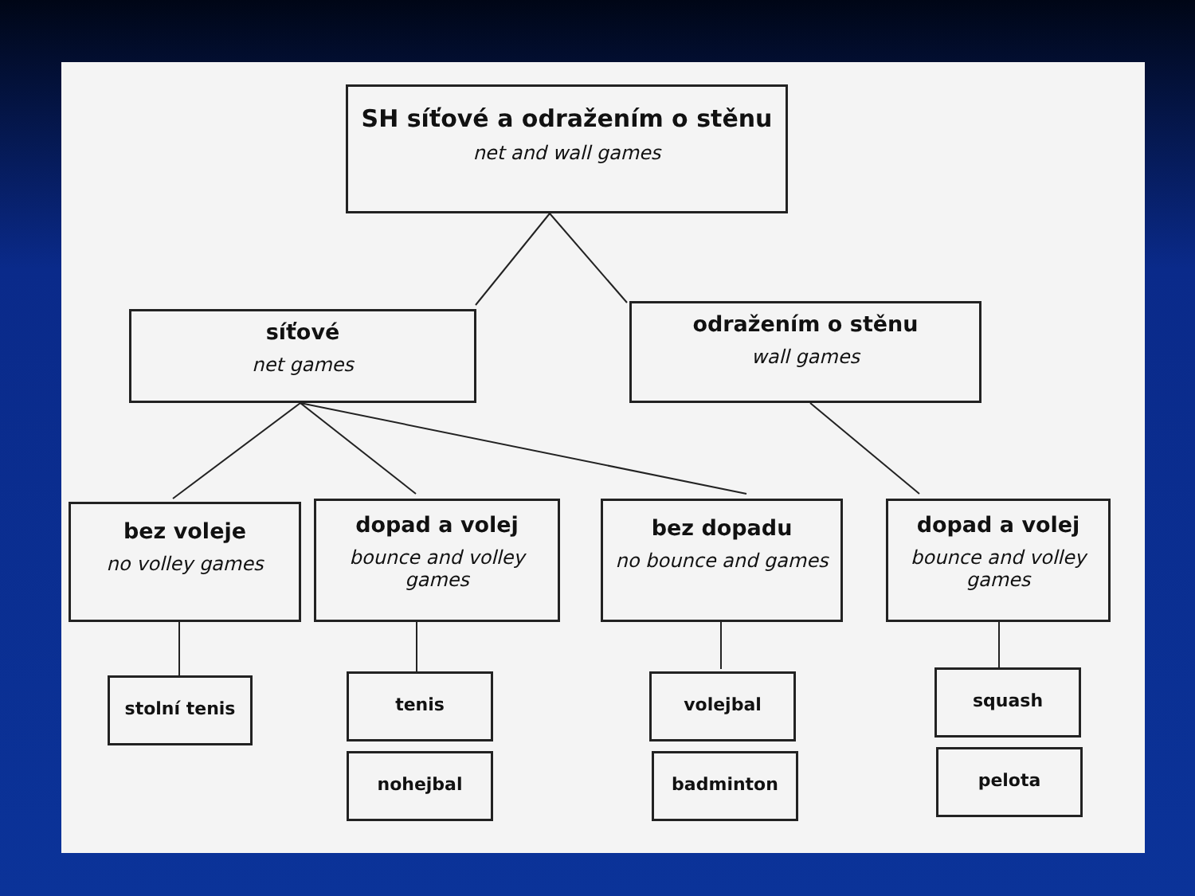SH síťové a odražením o stěnu
net and wall games
síťové
net games
odražením o stěnu
wall games
bez voleje
no volley games
dopad a volej
bounce and volley games
bez dopadu
no bounce and games
dopad a volej
bounce and volley games
stolní tenis tenis
nohejbal
volejbal
badminton
squash
pelota